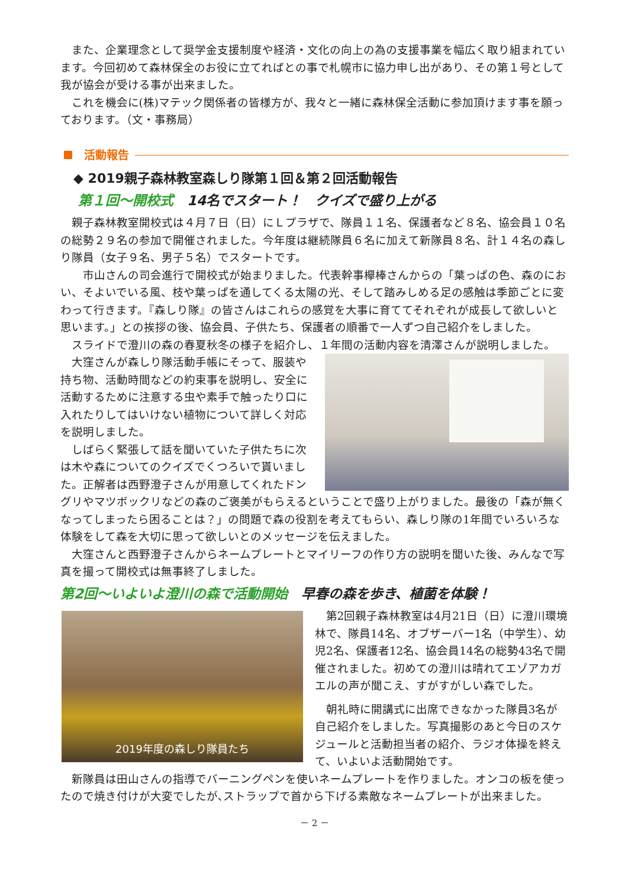また、企業理念として奨学金支援制度や経済・文化の向上の為の支援事業を幅広く取り組まれています。今回初めて森林保全のお役に立てればとの事で札幌市に協力申し出があり、その第１号として我が協会が受ける事が出来ました。
これを機会に(株)マテック関係者の皆様方が、我々と一緒に森林保全活動に参加頂けます事を願っております。（文・事務局）
活動報告
◆ 2019親子森林教室森しり隊第１回＆第２回活動報告
第１回～開校式　14名でスタート！　クイズで盛り上がる
親子森林教室開校式は４月７日（日）にＬプラザで、隊員１１名、保護者など８名、協会員１０名の総勢２９名の参加で開催されました。今年度は継続隊員６名に加えて新隊員８名、計１４名の森しり隊員（女子９名、男子５名）でスタートです。
　市山さんの司会進行で開校式が始まりました。代表幹事欅棒さんからの「葉っぱの色、森のにおい、そよいでいる風、枝や葉っぱを通してくる太陽の光、そして踏みしめる足の感触は季節ごとに変わって行きます。『森しり隊』の皆さんはこれらの感覚を大事に育ててそれぞれが成長して欲しいと思います。」との挨拶の後、協会員、子供たち、保護者の順番で一人ずつ自己紹介をしました。
スライドで澄川の森の春夏秋冬の様子を紹介し、１年間の活動内容を清澤さんが説明しました。
大窪さんが森しり隊活動手帳にそって、服装や持ち物、活動時間などの約束事を説明し、安全に活動するために注意する虫や素手で触ったり口に入れたりしてはいけない植物について詳しく対応を説明しました。
しばらく緊張して話を聞いていた子供たちに次は木や森についてのクイズでくつろいで貰いました。正解者は西野澄子さんが用意してくれたドングリやマツボックリなどの森のご褒美がもらえるということで盛り上がりました。最後の「森が無くなってしまったら困ることは？」の問題で森の役割を考えてもらい、森しり隊の1年間でいろいろな体験をして森を大切に思って欲しいとのメッセージを伝えました。
大窪さんと西野澄子さんからネームプレートとマイリーフの作り方の説明を聞いた後、みんなで写真を撮って開校式は無事終了しました。
第2回～いよいよ澄川の森で活動開始　早春の森を歩き、植菌を体験！
2019年度の森しり隊員たち
第2回親子森林教室は4月21日（日）に澄川環境林で、隊員14名、オブザーバー1名（中学生）、幼児2名、保護者12名、協会員14名の総勢43名で開催されました。初めての澄川は晴れてエゾアカガエルの声が聞こえ、すがすがしい森でした。
朝礼時に開講式に出席できなかった隊員3名が自己紹介をしました。写真撮影のあと今日のスケジュールと活動担当者の紹介、ラジオ体操を終えて、いよいよ活動開始です。
新隊員は田山さんの指導でバーニングペンを使いネームプレートを作りました。オンコの板を使ったので焼き付けが大変でしたが､ストラップで首から下げる素敵なネームプレートが出来ました。
－ 2 －